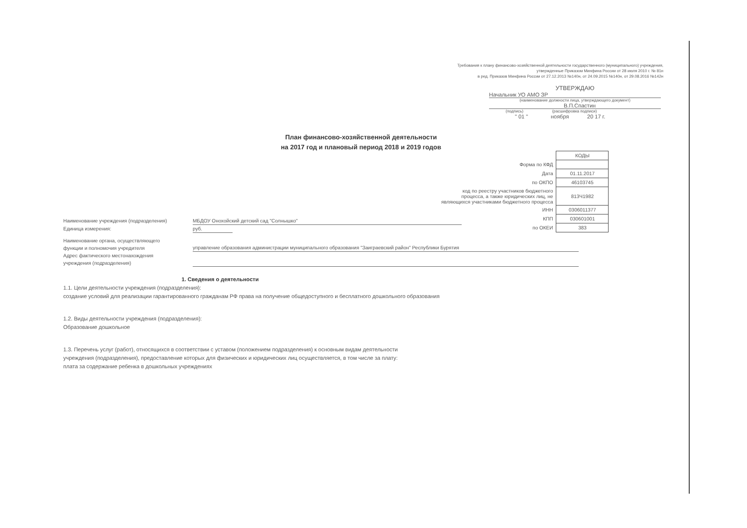Требования к плану финансово-хозяйственной деятельности государственного (муниципального) учреждения,
утвержденные Приказом Минфина России от 28 июля 2010 г. № 81н
в ред. Приказов Минфина России от 27.12.2013 №140н, от 24.09.2015 №140н, от 29.08.2016 №142н
УТВЕРЖДАЮ
Начальник УО АМО ЗР
(наименование должности лица, утверждающего документ)
В.П.Спастин
(подпись) (расшифровка подписи)
" 01 " ноября 20 17 г.
План финансово-хозяйственной деятельности
на 2017 год и плановый период 2018 и 2019 годов
| | КОДЫ |
| Форма по КФД | |
| Дата | 01.11.2017 |
| по ОКПО | 46103745 |
| код по реестру участников бюджетного процесса, а также юридических лиц, не являющихся участниками бюджетного процесса | 813Ч1982 |
| ИНН | 0306011377 |
| КПП | 030601001 |
| по ОКЕИ | 383 |
Наименование учреждения (подразделения) МБДОУ Онохойский детский сад "Солнышко"
Единица измерения: руб.
Наименование органа, осуществляющего
функции и полномочия учредителя
управление образования администрации муниципального образования "Заиграевский район" Республики Бурятия
Адрес фактического местонахождения
учреждения (подразделения)
1. Сведения о деятельности
1.1. Цели деятельности учреждения (подразделения):
создание условий для реализации гарантированного гражданам РФ права на получение общедоступного и бесплатного дошкольного образования
1.2. Виды деятельности учреждения (подразделения):
Образование дошкольное
1.3. Перечень услуг (работ), относящихся в соответствии с уставом (положением подразделения) к основным видам деятельности
учреждения (подразделения), предоставление которых для физических и юридических лиц осуществляется, в том числе за плату:
плата за содержание ребенка в дошкольных учреждениях